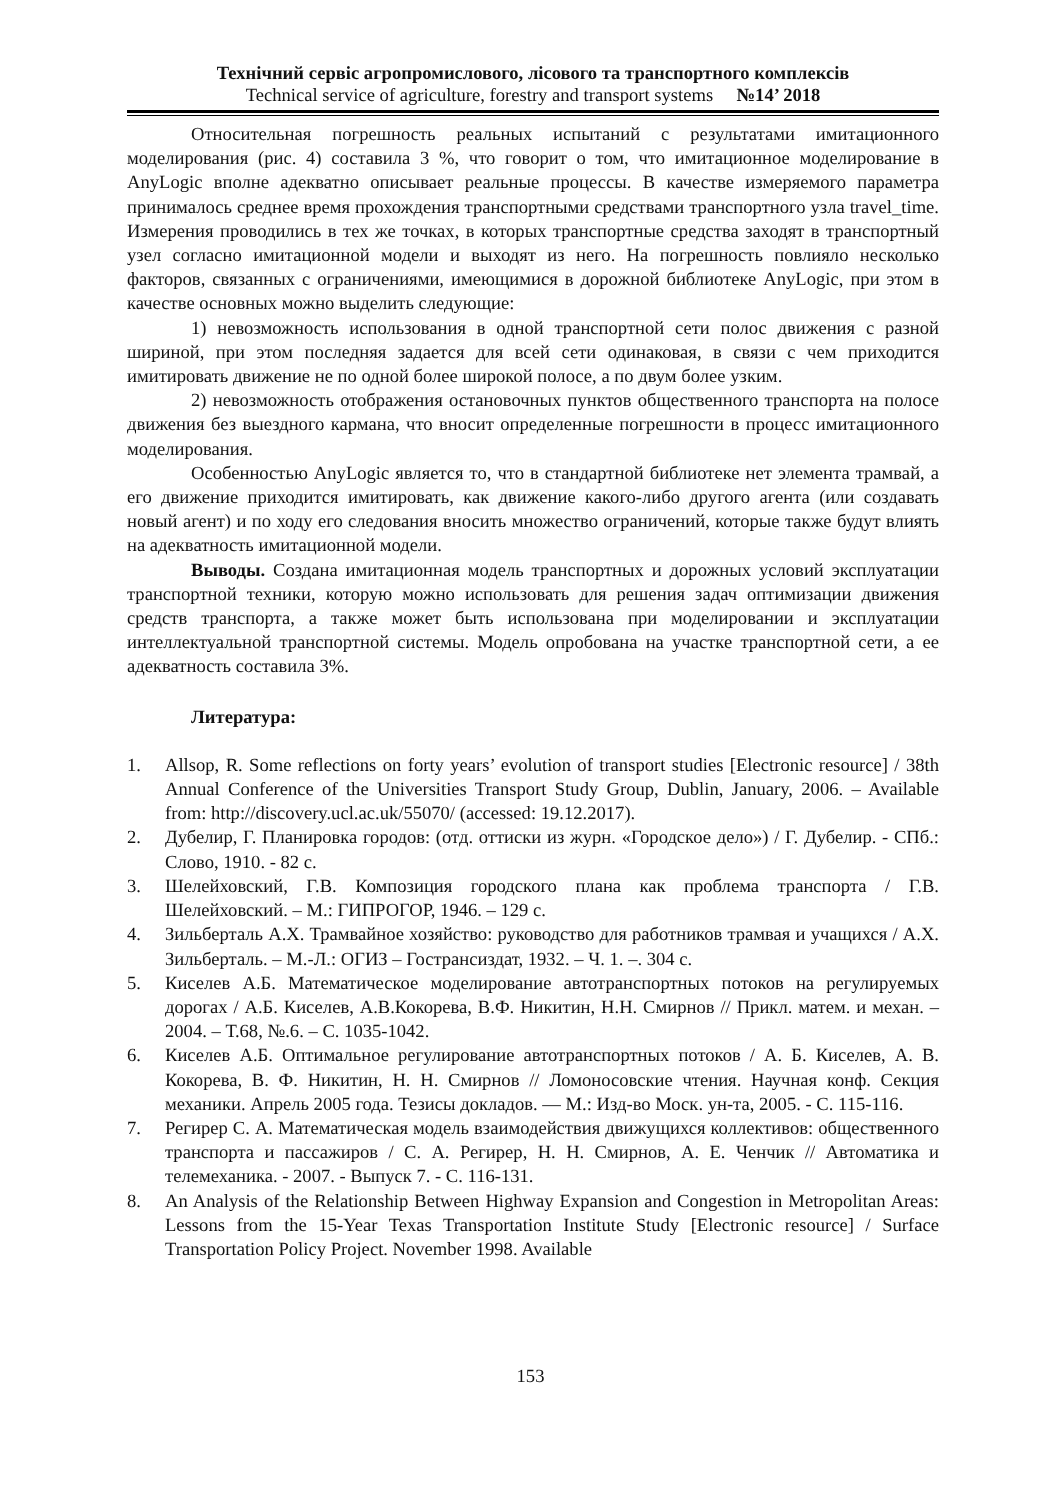Технічний сервіс агропромислового, лісового та транспортного комплексів
Technical service of agriculture, forestry and transport systems №14’ 2018
Относительная погрешность реальных испытаний с результатами имитационного моделирования (рис. 4) составила 3 %, что говорит о том, что имитационное моделирование в AnyLogic вполне адекватно описывает реальные процессы. В качестве измеряемого параметра принималось среднее время прохождения транспортными средствами транспортного узла travel_time. Измерения проводились в тех же точках, в которых транспортные средства заходят в транспортный узел согласно имитационной модели и выходят из него. На погрешность повлияло несколько факторов, связанных с ограничениями, имеющимися в дорожной библиотеке AnyLogic, при этом в качестве основных можно выделить следующие:
1) невозможность использования в одной транспортной сети полос движения с разной шириной, при этом последняя задается для всей сети одинаковая, в связи с чем приходится имитировать движение не по одной более широкой полосе, а по двум более узким.
2) невозможность отображения остановочных пунктов общественного транспорта на полосе движения без выездного кармана, что вносит определенные погрешности в процесс имитационного моделирования.
Особенностью AnyLogic является то, что в стандартной библиотеке нет элемента трамвай, а его движение приходится имитировать, как движение какого-либо другого агента (или создавать новый агент) и по ходу его следования вносить множество ограничений, которые также будут влиять на адекватность имитационной модели.
Выводы. Создана имитационная модель транспортных и дорожных условий эксплуатации транспортной техники, которую можно использовать для решения задач оптимизации движения средств транспорта, а также может быть использована при моделировании и эксплуатации интеллектуальной транспортной системы. Модель опробована на участке транспортной сети, а ее адекватность составила 3%.
Литература:
1. Allsop, R. Some reflections on forty years’ evolution of transport studies [Electronic resource] / 38th Annual Conference of the Universities Transport Study Group, Dublin, January, 2006. – Available from: http://discovery.ucl.ac.uk/55070/ (accessed: 19.12.2017).
2. Дубелир, Г. Планировка городов: (отд. оттиски из журн. «Городское дело») / Г. Дубелир. - СПб.: Слово, 1910. - 82 с.
3. Шелейховский, Г.В. Композиция городского плана как проблема транспорта / Г.В. Шелейховский. – М.: ГИПРОГОР, 1946. – 129 с.
4. Зильберталь А.Х. Трамвайное хозяйство: руководство для работников трамвая и учащихся / А.Х. Зильберталь. – М.-Л.: ОГИЗ – Гострансиздат, 1932. – Ч. 1. –. 304 с.
5. Киселев А.Б. Математическое моделирование автотранспортных потоков на регулируемых дорогах / А.Б. Киселев, А.В.Кокорева, В.Ф. Никитин, Н.Н. Смирнов // Прикл. матем. и механ. – 2004. – Т.68, №.6. – С. 1035-1042.
6. Киселев А.Б. Оптимальное регулирование автотранспортных потоков / А. Б. Киселев, А. В. Кокорева, В. Ф. Никитин, Н. Н. Смирнов // Ломоносовские чтения. Научная конф. Секция механики. Апрель 2005 года. Тезисы докладов. — М.: Изд-во Моск. ун-та, 2005. - С. 115-116.
7. Регирер С. А. Математическая модель взаимодействия движущихся коллективов: общественного транспорта и пассажиров / С. А. Регирер, Н. Н. Смирнов, А. Е. Ченчик // Автоматика и телемеханика. - 2007. - Выпуск 7. - С. 116-131.
8. An Analysis of the Relationship Between Highway Expansion and Congestion in Metropolitan Areas: Lessons from the 15-Year Texas Transportation Institute Study [Electronic resource] / Surface Transportation Policy Project. November 1998. Available
153